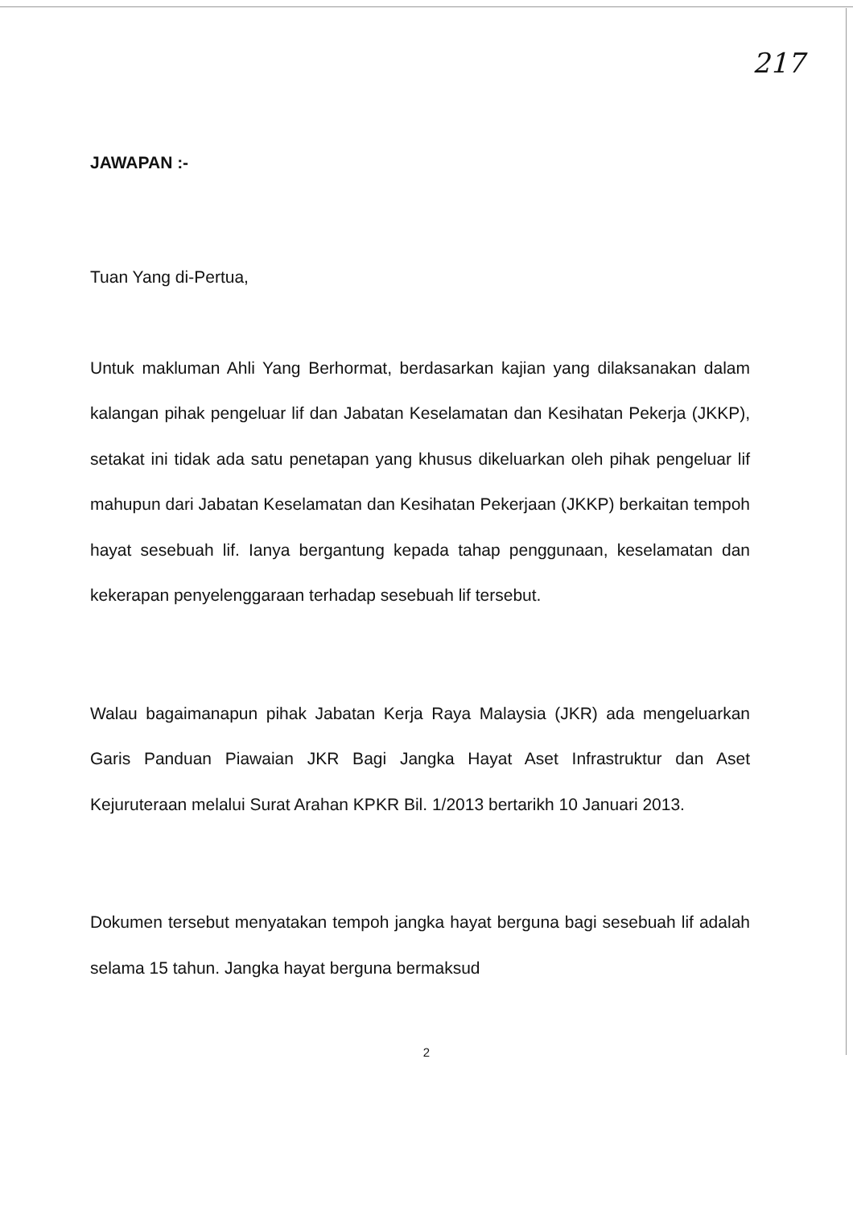217
JAWAPAN :-
Tuan Yang di-Pertua,
Untuk makluman Ahli Yang Berhormat, berdasarkan kajian yang dilaksanakan dalam kalangan pihak pengeluar lif dan Jabatan Keselamatan dan Kesihatan Pekerja (JKKP), setakat ini tidak ada satu penetapan yang khusus dikeluarkan oleh pihak pengeluar lif mahupun dari Jabatan Keselamatan dan Kesihatan Pekerjaan (JKKP) berkaitan tempoh hayat sesebuah lif. Ianya bergantung kepada tahap penggunaan, keselamatan dan kekerapan penyelenggaraan terhadap sesebuah lif tersebut.
Walau bagaimanapun pihak Jabatan Kerja Raya Malaysia (JKR) ada mengeluarkan Garis Panduan Piawaian JKR Bagi Jangka Hayat Aset Infrastruktur dan Aset Kejuruteraan melalui Surat Arahan KPKR Bil. 1/2013 bertarikh 10 Januari 2013.
Dokumen tersebut menyatakan tempoh jangka hayat berguna bagi sesebuah lif adalah selama 15 tahun. Jangka hayat berguna bermaksud
2